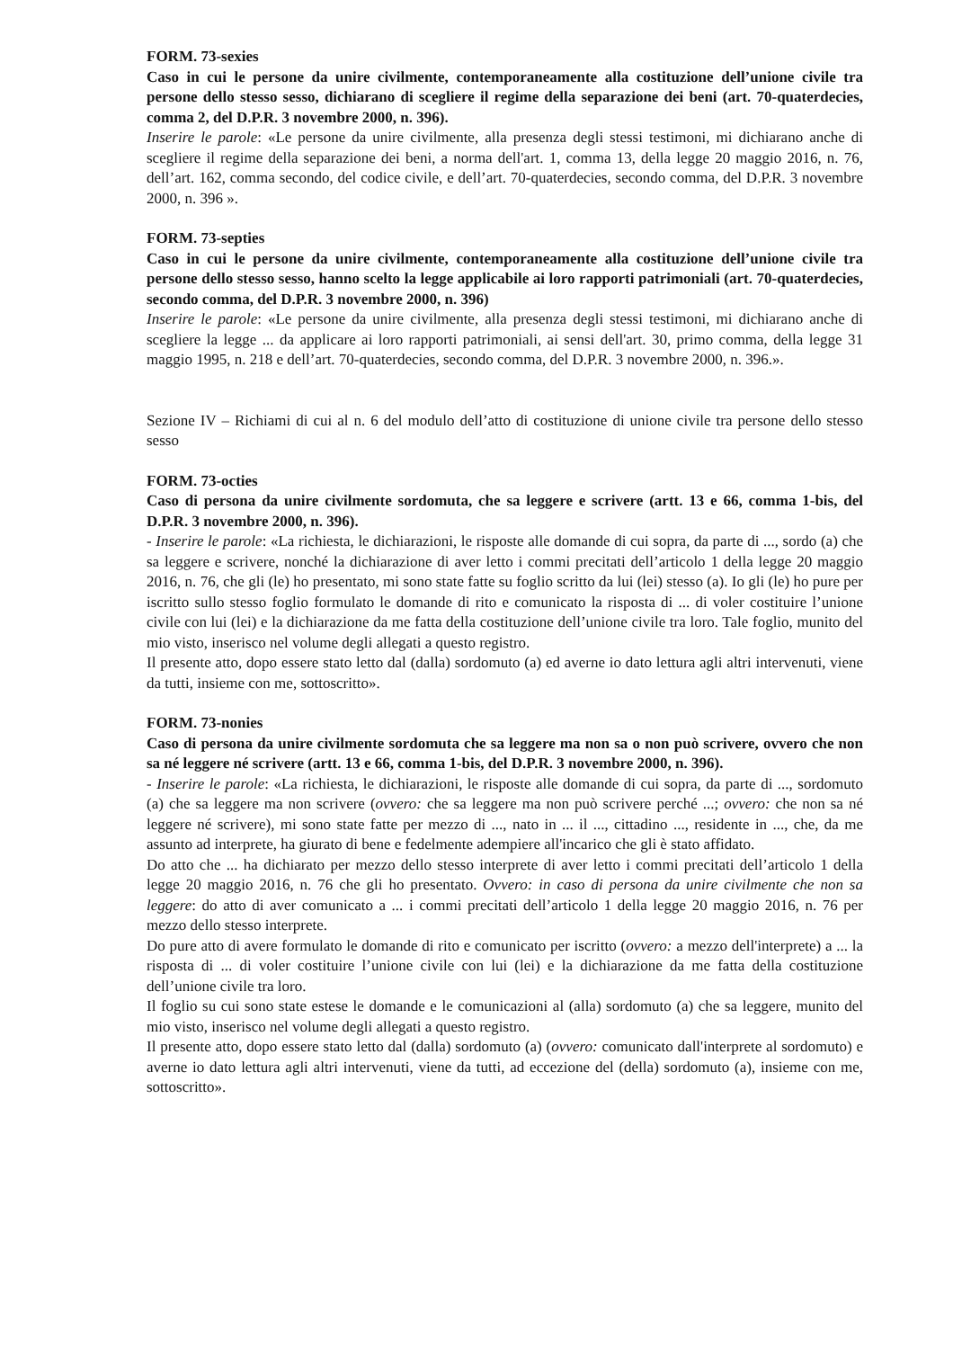FORM. 73-sexies
Caso in cui le persone da unire civilmente, contemporaneamente alla costituzione dell’unione civile tra persone dello stesso sesso, dichiarano di scegliere il regime della separazione dei beni (art. 70-quaterdecies, comma 2, del D.P.R. 3 novembre 2000, n. 396).
Inserire le parole: «Le persone da unire civilmente, alla presenza degli stessi testimoni, mi dichiarano anche di scegliere il regime della separazione dei beni, a norma dell'art. 1, comma 13, della legge 20 maggio 2016, n. 76, dell’art. 162, comma secondo, del codice civile, e dell’art. 70-quaterdecies, secondo comma, del D.P.R. 3 novembre 2000, n. 396 ».
FORM. 73-septies
Caso in cui le persone da unire civilmente, contemporaneamente alla costituzione dell’unione civile tra persone dello stesso sesso, hanno scelto la legge applicabile ai loro rapporti patrimoniali (art. 70-quaterdecies, secondo comma, del D.P.R. 3 novembre 2000, n. 396)
Inserire le parole: «Le persone da unire civilmente, alla presenza degli stessi testimoni, mi dichiarano anche di scegliere la legge ... da applicare ai loro rapporti patrimoniali, ai sensi dell'art. 30, primo comma, della legge 31 maggio 1995, n. 218 e dell’art. 70-quaterdecies, secondo comma, del D.P.R. 3 novembre 2000, n. 396.».
Sezione IV – Richiami di cui al n. 6 del modulo dell’atto di costituzione di unione civile tra persone dello stesso sesso
FORM. 73-octies
Caso di persona da unire civilmente sordomuta, che sa leggere e scrivere (artt. 13 e 66, comma 1-bis, del D.P.R. 3 novembre 2000, n. 396).
- Inserire le parole: «La richiesta, le dichiarazioni, le risposte alle domande di cui sopra, da parte di ..., sordo (a) che sa leggere e scrivere, nonché la dichiarazione di aver letto i commi precitati dell’articolo 1 della legge 20 maggio 2016, n. 76, che gli (le) ho presentato, mi sono state fatte su foglio scritto da lui (lei) stesso (a). Io gli (le) ho pure per iscritto sullo stesso foglio formulato le domande di rito e comunicato la risposta di ... di voler costituire l’unione civile con lui (lei) e la dichiarazione da me fatta della costituzione dell’unione civile tra loro. Tale foglio, munito del mio visto, inserisco nel volume degli allegati a questo registro.
Il presente atto, dopo essere stato letto dal (dalla) sordomuto (a) ed averne io dato lettura agli altri intervenuti, viene da tutti, insieme con me, sottoscritto».
FORM. 73-nonies
Caso di persona da unire civilmente sordomuta che sa leggere ma non sa o non può scrivere, ovvero che non sa né leggere né scrivere (artt. 13 e 66, comma 1-bis, del D.P.R. 3 novembre 2000, n. 396).
- Inserire le parole: «La richiesta, le dichiarazioni, le risposte alle domande di cui sopra, da parte di ..., sordomuto (a) che sa leggere ma non scrivere (ovvero: che sa leggere ma non può scrivere perché ...; ovvero: che non sa né leggere né scrivere), mi sono state fatte per mezzo di ..., nato in ... il ..., cittadino ..., residente in ..., che, da me assunto ad interprete, ha giurato di bene e fedelmente adempiere all'incarico che gli è stato affidato.
Do atto che ... ha dichiarato per mezzo dello stesso interprete di aver letto i commi precitati dell’articolo 1 della legge 20 maggio 2016, n. 76 che gli ho presentato. Ovvero: in caso di persona da unire civilmente che non sa leggere: do atto di aver comunicato a ... i commi precitati dell’articolo 1 della legge 20 maggio 2016, n. 76 per mezzo dello stesso interprete.
Do pure atto di avere formulato le domande di rito e comunicato per iscritto (ovvero: a mezzo dell'interprete) a ... la risposta di ... di voler costituire l’unione civile con lui (lei) e la dichiarazione da me fatta della costituzione dell’unione civile tra loro.
Il foglio su cui sono state estese le domande e le comunicazioni al (alla) sordomuto (a) che sa leggere, munito del mio visto, inserisco nel volume degli allegati a questo registro.
Il presente atto, dopo essere stato letto dal (dalla) sordomuto (a) (ovvero: comunicato dall'interprete al sordomuto) e averne io dato lettura agli altri intervenuti, viene da tutti, ad eccezione del (della) sordomuto (a), insieme con me, sottoscritto».